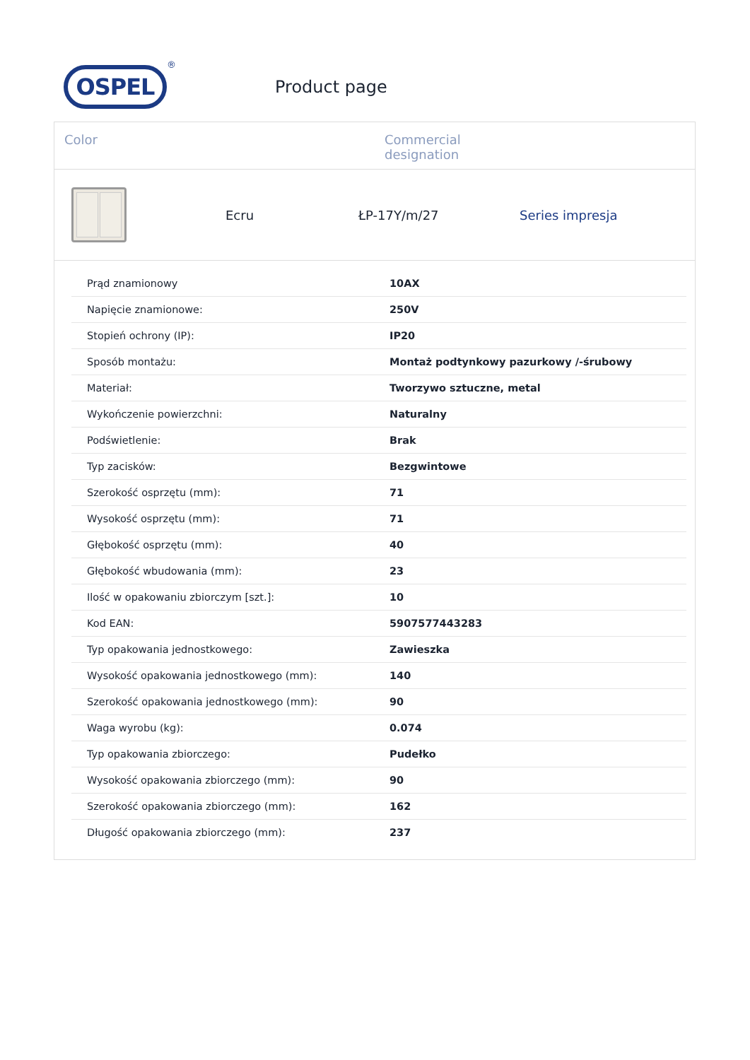OSPEL
®
Product page
Color Commercial
designation
Ecru ŁP-17Y/m/27 Series impresja
| Prąd znamionowy | 10AX |
| Napięcie znamionowe: | 250V |
| Stopień ochrony (IP): | IP20 |
| Sposób montażu: | Montaż podtynkowy pazurkowy /-śrubowy |
| Materiał: | Tworzywo sztuczne, metal |
| Wykończenie powierzchni: | Naturalny |
| Podświetlenie: | Brak |
| Typ zacisków: | Bezgwintowe |
| Szerokość osprzętu (mm): | 71 |
| Wysokość osprzętu (mm): | 71 |
| Głębokość osprzętu (mm): | 40 |
| Głębokość wbudowania (mm): | 23 |
| Ilość w opakowaniu zbiorczym [szt.]: | 10 |
| Kod EAN: | 5907577443283 |
| Typ opakowania jednostkowego: | Zawieszka |
| Wysokość opakowania jednostkowego (mm): | 140 |
| Szerokość opakowania jednostkowego (mm): | 90 |
| Waga wyrobu (kg): | 0.074 |
| Typ opakowania zbiorczego: | Pudełko |
| Wysokość opakowania zbiorczego (mm): | 90 |
| Szerokość opakowania zbiorczego (mm): | 162 |
| Długość opakowania zbiorczego (mm): | 237 |